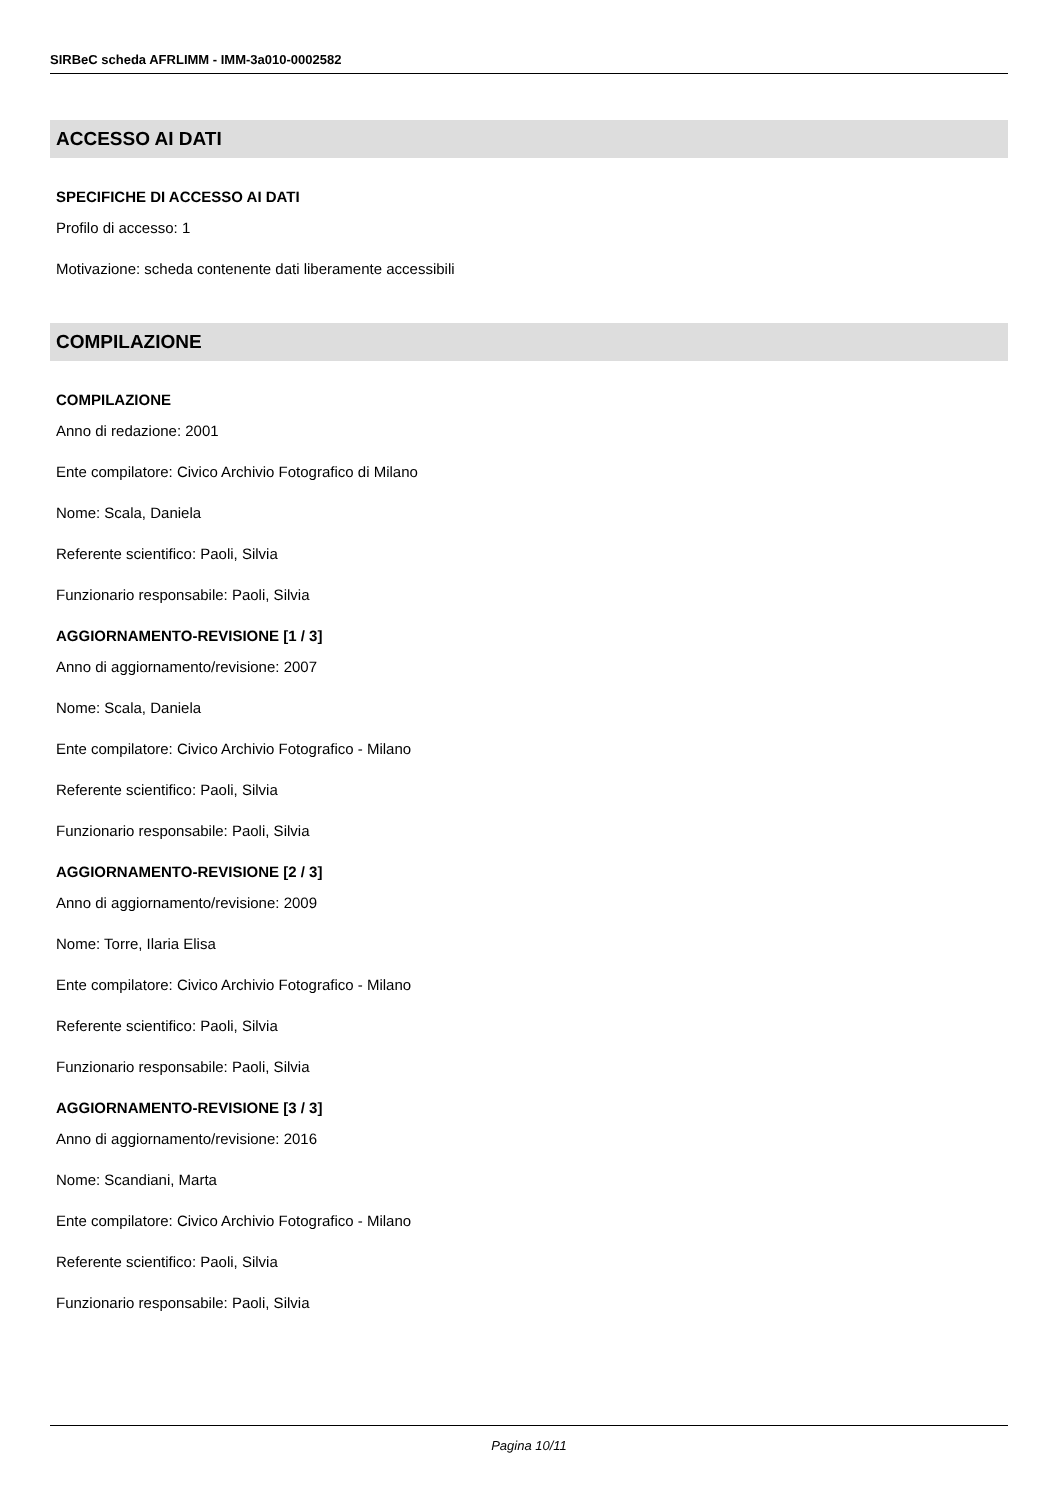SIRBeC scheda AFRLIMM - IMM-3a010-0002582
ACCESSO AI DATI
SPECIFICHE DI ACCESSO AI DATI
Profilo di accesso: 1
Motivazione: scheda contenente dati liberamente accessibili
COMPILAZIONE
COMPILAZIONE
Anno di redazione: 2001
Ente compilatore: Civico Archivio Fotografico di Milano
Nome: Scala, Daniela
Referente scientifico: Paoli, Silvia
Funzionario responsabile: Paoli, Silvia
AGGIORNAMENTO-REVISIONE [1 / 3]
Anno di aggiornamento/revisione: 2007
Nome: Scala, Daniela
Ente compilatore: Civico Archivio Fotografico - Milano
Referente scientifico: Paoli, Silvia
Funzionario responsabile: Paoli, Silvia
AGGIORNAMENTO-REVISIONE [2 / 3]
Anno di aggiornamento/revisione: 2009
Nome: Torre, Ilaria Elisa
Ente compilatore: Civico Archivio Fotografico - Milano
Referente scientifico: Paoli, Silvia
Funzionario responsabile: Paoli, Silvia
AGGIORNAMENTO-REVISIONE [3 / 3]
Anno di aggiornamento/revisione: 2016
Nome: Scandiani, Marta
Ente compilatore: Civico Archivio Fotografico - Milano
Referente scientifico: Paoli, Silvia
Funzionario responsabile: Paoli, Silvia
Pagina 10/11